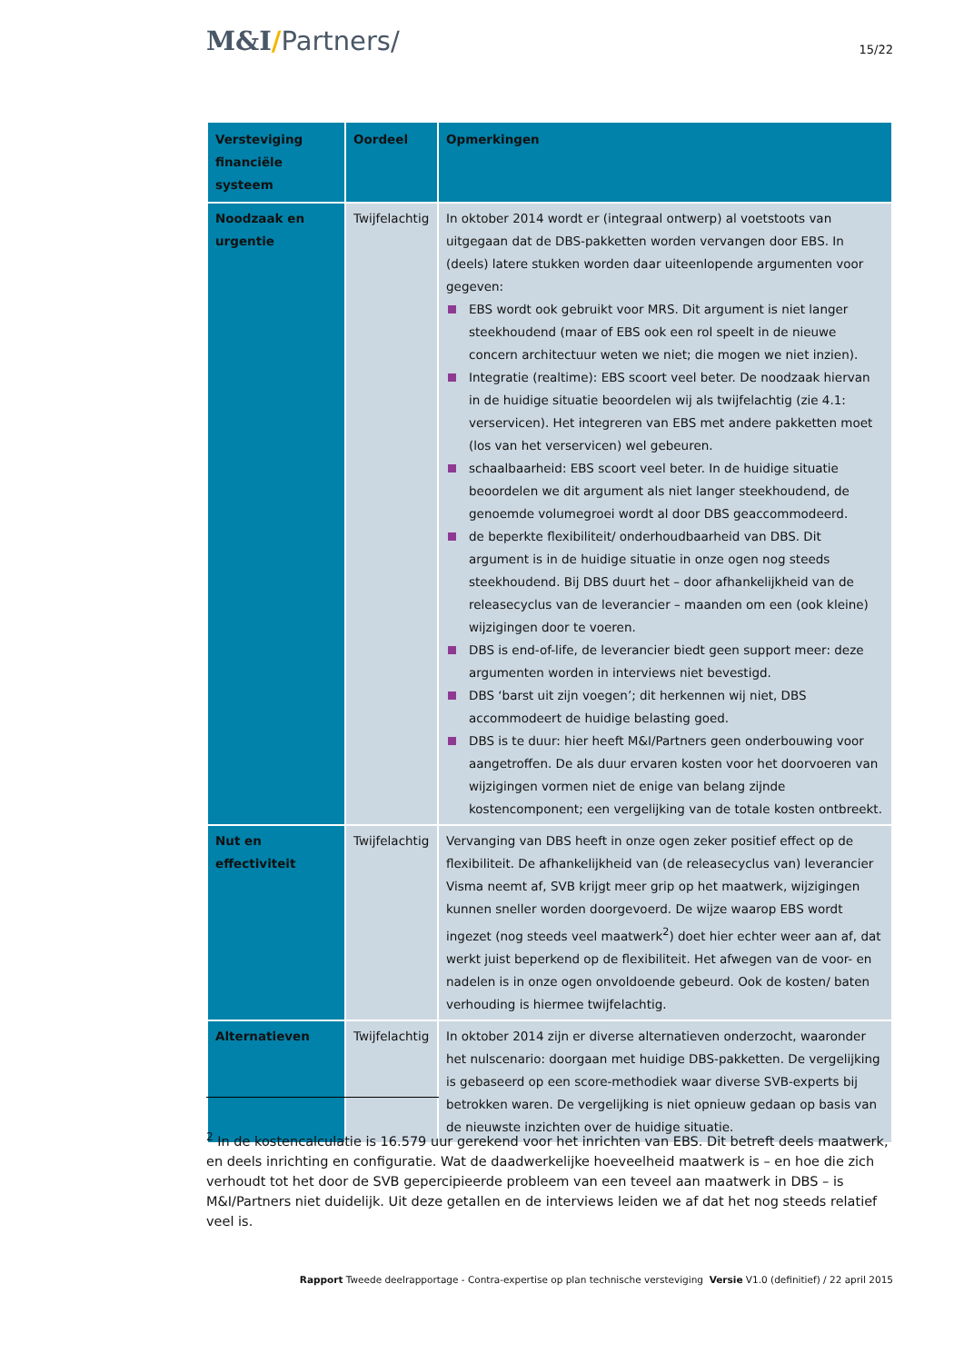M&I/Partners/
15/22
| Versteviging financiële systeem | Oordeel | Opmerkingen |
| --- | --- | --- |
| Noodzaak en urgentie | Twijfelachtig | In oktober 2014 wordt er (integraal ontwerp) al voetstoots van uitgegaan dat de DBS-pakketten worden vervangen door EBS. In (deels) latere stukken worden daar uiteenlopende argumenten voor gegeven: EBS wordt ook gebruikt voor MRS. Dit argument is niet langer steekhoudend (maar of EBS ook een rol speelt in de nieuwe concern architectuur weten we niet; die mogen we niet inzien). Integratie (realtime): EBS scoort veel beter. De noodzaak hiervan in de huidige situatie beoordelen wij als twijfelachtig (zie 4.1: verservicen). Het integreren van EBS met andere pakketten moet (los van het verservicen) wel gebeuren. schaalbaarheid: EBS scoort veel beter. In de huidige situatie beoordelen we dit argument als niet langer steekhoudend, de genoemde volumegroei wordt al door DBS geaccommodeerd. de beperkte flexibiliteit/ onderhoudbaarheid van DBS. Dit argument is in de huidige situatie in onze ogen nog steeds steekhoudend. Bij DBS duurt het – door afhankelijkheid van de releasecyclus van de leverancier – maanden om een (ook kleine) wijzigingen door te voeren. DBS is end-of-life, de leverancier biedt geen support meer: deze argumenten worden in interviews niet bevestigd. DBS ‘barst uit zijn voegen’; dit herkennen wij niet, DBS accommodeert de huidige belasting goed. DBS is te duur: hier heeft M&I/Partners geen onderbouwing voor aangetroffen. De als duur ervaren kosten voor het doorvoeren van wijzigingen vormen niet de enige van belang zijnde kostencomponent; een vergelijking van de totale kosten ontbreekt. |
| Nut en effectiviteit | Twijfelachtig | Vervanging van DBS heeft in onze ogen zeker positief effect op de flexibiliteit. De afhankelijkheid van (de releasecyclus van) leverancier Visma neemt af, SVB krijgt meer grip op het maatwerk, wijzigingen kunnen sneller worden doorgevoerd. De wijze waarop EBS wordt ingezet (nog steeds veel maatwerk<sup>2</sup>) doet hier echter weer aan af, dat werkt juist beperkend op de flexibiliteit. Het afwegen van de voor- en nadelen is in onze ogen onvoldoende gebeurd. Ook de kosten/ baten verhouding is hiermee twijfelachtig. |
| Alternatieven | Twijfelachtig | In oktober 2014 zijn er diverse alternatieven onderzocht, waaronder het nulscenario: doorgaan met huidige DBS-pakketten. De vergelijking is gebaseerd op een score-methodiek waar diverse SVB-experts bij betrokken waren. De vergelijking is niet opnieuw gedaan op basis van de nieuwste inzichten over de huidige situatie. |
<sup>2</sup> In de kostencalculatie is 16.579 uur gerekend voor het inrichten van EBS. Dit betreft deels maatwerk, en deels inrichting en configuratie. Wat de daadwerkelijke hoeveelheid maatwerk is – en hoe die zich verhoudt tot het door de SVB gepercipieerde probleem van een teveel aan maatwerk in DBS – is M&I/Partners niet duidelijk. Uit deze getallen en de interviews leiden we af dat het nog steeds relatief veel is.
Rapport Tweede deelrapportage - Contra-expertise op plan technische versteviging Versie V1.0 (definitief) / 22 april 2015